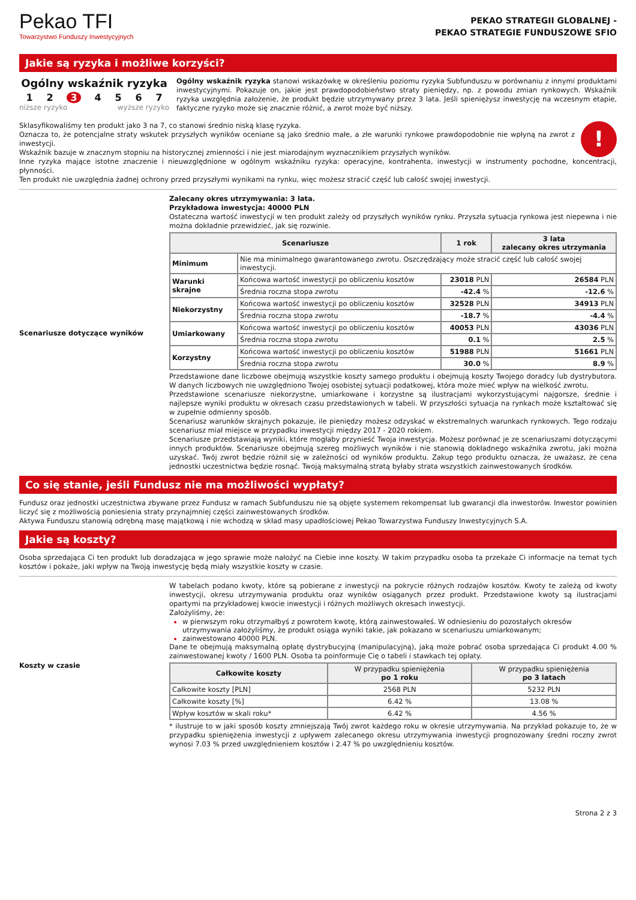Pekao TFI
Towarzystwo Funduszy Inwestycyjnych
PEKAO STRATEGII GLOBALNEJ -
PEKAO STRATEGIE FUNDUSZOWE SFIO
Jakie są ryzyka i możliwe korzyści?
Ogólny wskaźnik ryzyka
1 2 3 4 5 6 7
niższe ryzyko wyższe ryzyko
Ogólny wskaźnik ryzyka stanowi wskazówkę w określeniu poziomu ryzyka Subfunduszu w porównaniu z innymi produktami inwestycyjnymi. Pokazuje on, jakie jest prawdopodobieństwo straty pieniędzy, np. z powodu zmian rynkowych. Wskaźnik ryzyka uwzględnia założenie, że produkt będzie utrzymywany przez 3 lata. Jeśli spieniężysz inwestycję na wczesnym etapie, faktyczne ryzyko może się znacznie różnić, a zwrot może być niższy.
!
Sklasyfikowaliśmy ten produkt jako 3 na 7, co stanowi średnio niską klasę ryzyka.
Oznacza to, że potencjalne straty wskutek przyszłych wyników oceniane są jako średnio małe, a złe warunki rynkowe prawdopodobnie nie wpłyną na zwrot z inwestycji.
Wskaźnik bazuje w znacznym stopniu na historycznej zmienności i nie jest miarodajnym wyznacznikiem przyszłych wyników.
Inne ryzyka mające istotne znaczenie i nieuwzględnione w ogólnym wskaźniku ryzyka: operacyjne, kontrahenta, inwestycji w instrumenty pochodne, koncentracji, płynności.
Ten produkt nie uwzględnia żadnej ochrony przed przyszłymi wynikami na rynku, więc możesz stracić część lub całość swojej inwestycji.
Scenariusze dotyczące wyników
Zalecany okres utrzymywania: 3 lata.
Przykładowa inwestycja: 40000 PLN
Ostateczna wartość inwestycji w ten produkt zależy od przyszłych wyników rynku. Przyszła sytuacja rynkowa jest niepewna i nie można dokładnie przewidzieć, jak się rozwinie.
| Scenariusze | | 1 rok | 3 lata zalecany okres utrzymania |
| --- | --- | --- | --- |
| Minimum | Nie ma minimalnego gwarantowanego zwrotu. Oszczędzający może stracić część lub całość swojej inwestycji. | | |
| Warunki skrajne | Końcowa wartość inwestycji po obliczeniu kosztów | 23018 PLN | 26584 PLN |
| | Średnia roczna stopa zwrotu | -42.4 % | -12.6 % |
| Niekorzystny | Końcowa wartość inwestycji po obliczeniu kosztów | 32528 PLN | 34913 PLN |
| | Średnia roczna stopa zwrotu | -18.7 % | -4.4 % |
| Umiarkowany | Końcowa wartość inwestycji po obliczeniu kosztów | 40053 PLN | 43036 PLN |
| | Średnia roczna stopa zwrotu | 0.1 % | 2.5 % |
| Korzystny | Końcowa wartość inwestycji po obliczeniu kosztów | 51988 PLN | 51661 PLN |
| | Średnia roczna stopa zwrotu | 30.0 % | 8.9 % |
Przedstawione dane liczbowe obejmują wszystkie koszty samego produktu i obejmują koszty Twojego doradcy lub dystrybutora. W danych liczbowych nie uwzględniono Twojej osobistej sytuacji podatkowej, która może mieć wpływ na wielkość zwrotu.
Przedstawione scenariusze niekorzystne, umiarkowane i korzystne są ilustracjami wykorzystującymi najgorsze, średnie i najlepsze wyniki produktu w okresach czasu przedstawionych w tabeli. W przyszłości sytuacja na rynkach może kształtować się w zupełnie odmienny sposób.
Scenariusz warunków skrajnych pokazuje, ile pieniędzy możesz odzyskać w ekstremalnych warunkach rynkowych. Tego rodzaju scenariusz miał miejsce w przypadku inwestycji między 2017 - 2020 rokiem.
Scenariusze przedstawiają wyniki, które mogłaby przynieść Twoja inwestycja. Możesz porównać je ze scenariuszami dotyczącymi innych produktów. Scenariusze obejmują szereg możliwych wyników i nie stanowią dokładnego wskaźnika zwrotu, jaki można uzyskać. Twój zwrot będzie różnił się w zależności od wyników produktu. Zakup tego produktu oznacza, że uważasz, że cena jednostki uczestnictwa będzie rosnąć. Twoją maksymalną stratą byłaby strata wszystkich zainwestowanych środków.
Co się stanie, jeśli Fundusz nie ma możliwości wypłaty?
Fundusz oraz jednostki uczestnictwa zbywane przez Fundusz w ramach Subfunduszu nie są objęte systemem rekompensat lub gwarancji dla inwestorów. Inwestor powinien liczyć się z możliwością poniesienia straty przynajmniej części zainwestowanych środków.
Aktywa Funduszu stanowią odrębną masę majątkową i nie wchodzą w skład masy upadłościowej Pekao Towarzystwa Funduszy Inwestycyjnych S.A.
Jakie są koszty?
Osoba sprzedająca Ci ten produkt lub doradzająca w jego sprawie może nałożyć na Ciebie inne koszty. W takim przypadku osoba ta przekaże Ci informacje na temat tych kosztów i pokaże, jaki wpływ na Twoją inwestycję będą miały wszystkie koszty w czasie.
Koszty w czasie
W tabelach podano kwoty, które są pobierane z inwestycji na pokrycie różnych rodzajów kosztów. Kwoty te zależą od kwoty inwestycji, okresu utrzymywania produktu oraz wyników osiąganych przez produkt. Przedstawione kwoty są ilustracjami opartymi na przykładowej kwocie inwestycji i różnych możliwych okresach inwestycji.
Założyliśmy, że:
w pierwszym roku otrzymałbyś z powrotem kwotę, którą zainwestowałeś. W odniesieniu do pozostałych okresów utrzymywania założyliśmy, że produkt osiąga wyniki takie, jak pokazano w scenariuszu umiarkowanym;
zainwestowano 40000 PLN.
Dane te obejmują maksymalną opłatę dystrybucyjną (manipulacyjną), jaką może pobrać osoba sprzedająca Ci produkt 4.00 % zainwestowanej kwoty / 1600 PLN. Osoba ta poinformuje Cię o tabeli i stawkach tej opłaty.
| Całkowite koszty | W przypadku spieniężenia po 1 roku | W przypadku spieniężenia po 3 latach |
| --- | --- | --- |
| Całkowite koszty [PLN] | 2568 PLN | 5232 PLN |
| Całkowite koszty [%] | 6.42 % | 13.08 % |
| Wpływ kosztów w skali roku* | 6.42 % | 4.56 % |
* ilustruje to w jaki sposób koszty zmniejszają Twój zwrot każdego roku w okresie utrzymywania. Na przykład pokazuje to, że w przypadku spieniężenia inwestycji z upływem zalecanego okresu utrzymywania inwestycji prognozowany średni roczny zwrot wynosi 7.03 % przed uwzględnieniem kosztów i 2.47 % po uwzględnieniu kosztów.
Strona 2 z 3